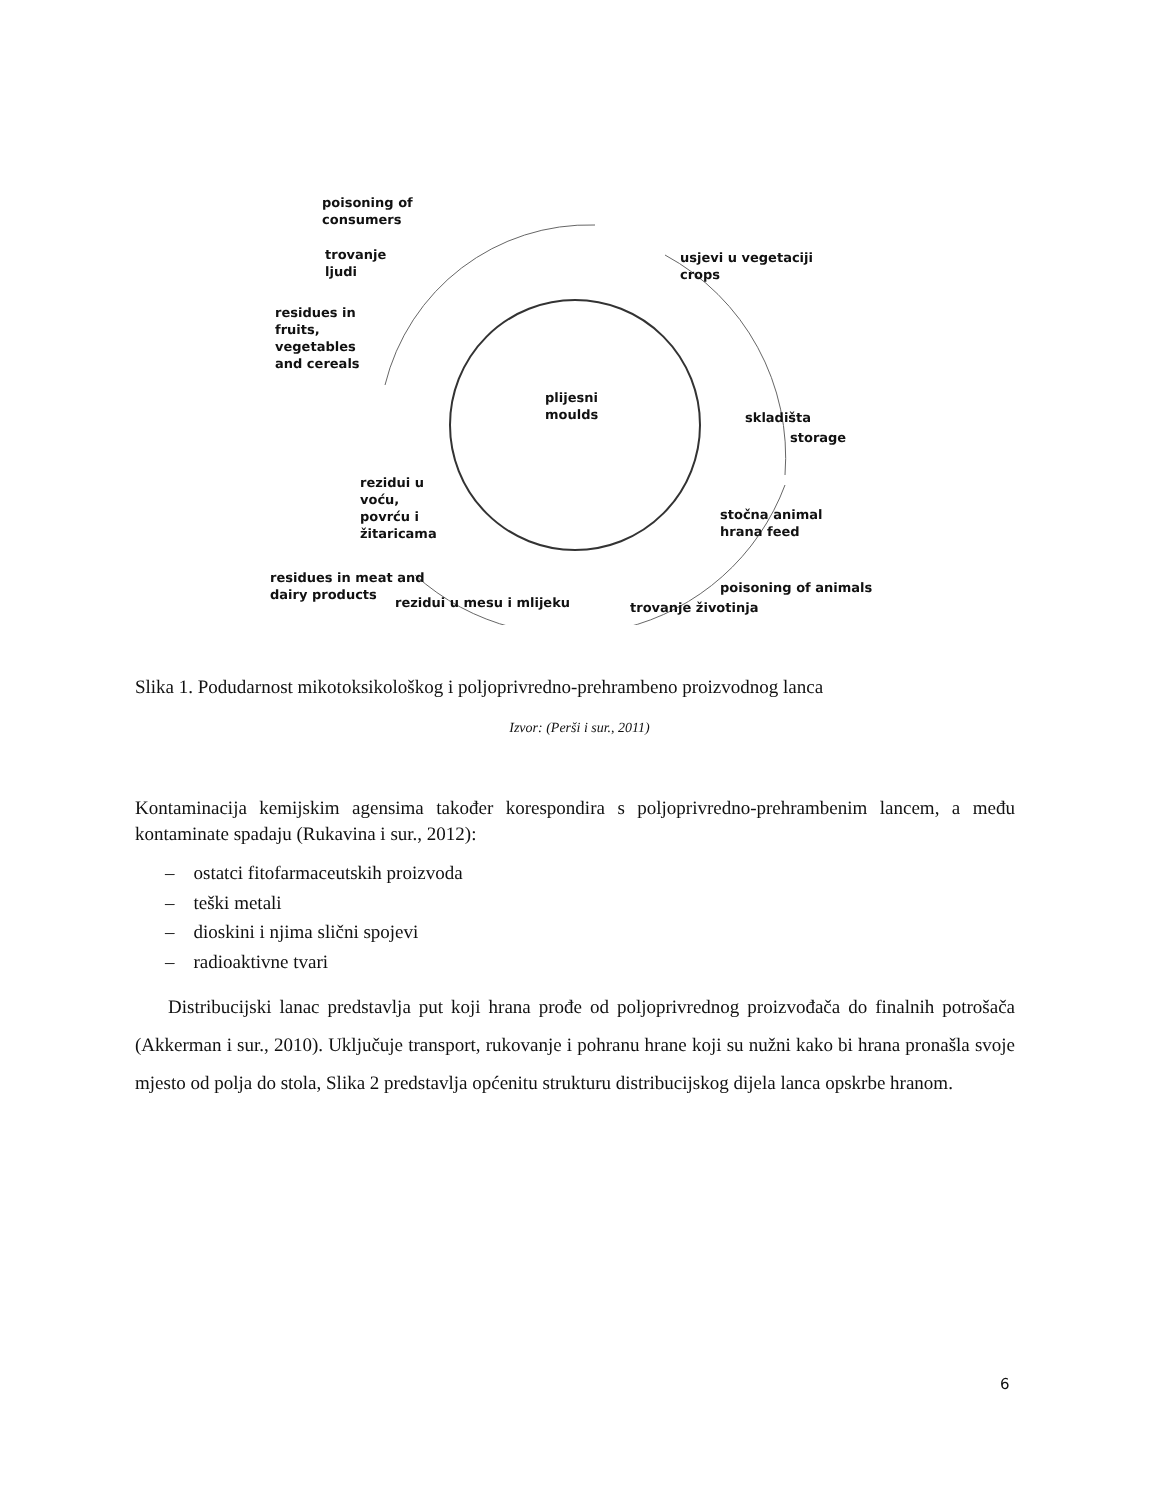poisoning of
consumers
trovanje
ljudi
residues in
fruits,
vegetables
and cereals
usjevi u vegetaciji
crops
plijesni
moulds
skladišta
storage
rezidui u
voću,
povrću i
žitaricama
stočna animal
hrana feed
residues in meat and
dairy products
rezidui u mesu i mlijeku
poisoning of animals
trovanje životinja
Slika 1. Podudarnost mikotoksikološkog i poljoprivredno-prehrambeno proizvodnog lanca
Izvor: (Perši i sur., 2011)
Kontaminacija kemijskim agensima također korespondira s poljoprivredno-prehrambenim lancem, a među kontaminate spadaju (Rukavina i sur., 2012):
– ostatci fitofarmaceutskih proizvoda
– teški metali
– dioskini i njima slični spojevi
– radioaktivne tvari
Distribucijski lanac predstavlja put koji hrana prođe od poljoprivrednog proizvođača do finalnih potrošača (Akkerman i sur., 2010). Uključuje transport, rukovanje i pohranu hrane koji su nužni kako bi hrana pronašla svoje mjesto od polja do stola, Slika 2 predstavlja općenitu strukturu distribucijskog dijela lanca opskrbe hranom.
6